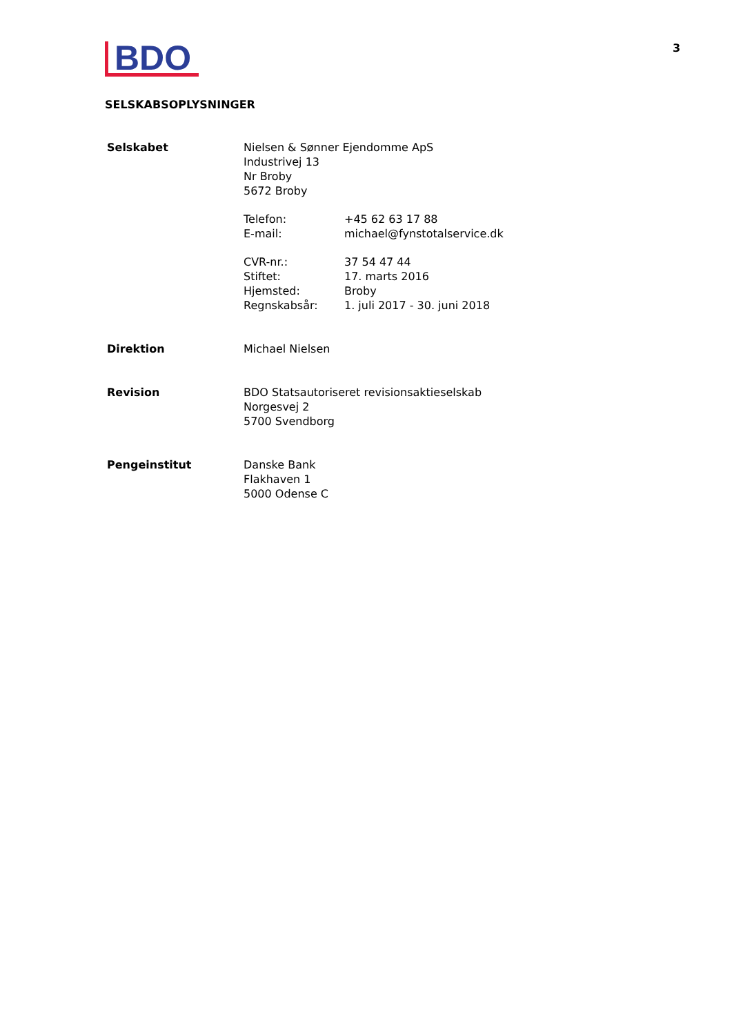BDO
3
SELSKABSOPLYSNINGER
Selskabet Nielsen & Sønner Ejendomme ApS
Industrivej 13
Nr Broby
5672 Broby
Telefon: +45 62 63 17 88
E-mail: michael@fynstotalservice.dk
CVR-nr.: 37 54 47 44
Stiftet: 17. marts 2016
Hjemsted: Broby
Regnskabsår: 1. juli 2017 - 30. juni 2018
Direktion Michael Nielsen
Revision BDO Statsautoriseret revisionsaktieselskab
Norgesvej 2
5700 Svendborg
Pengeinstitut Danske Bank
Flakhaven 1
5000 Odense C